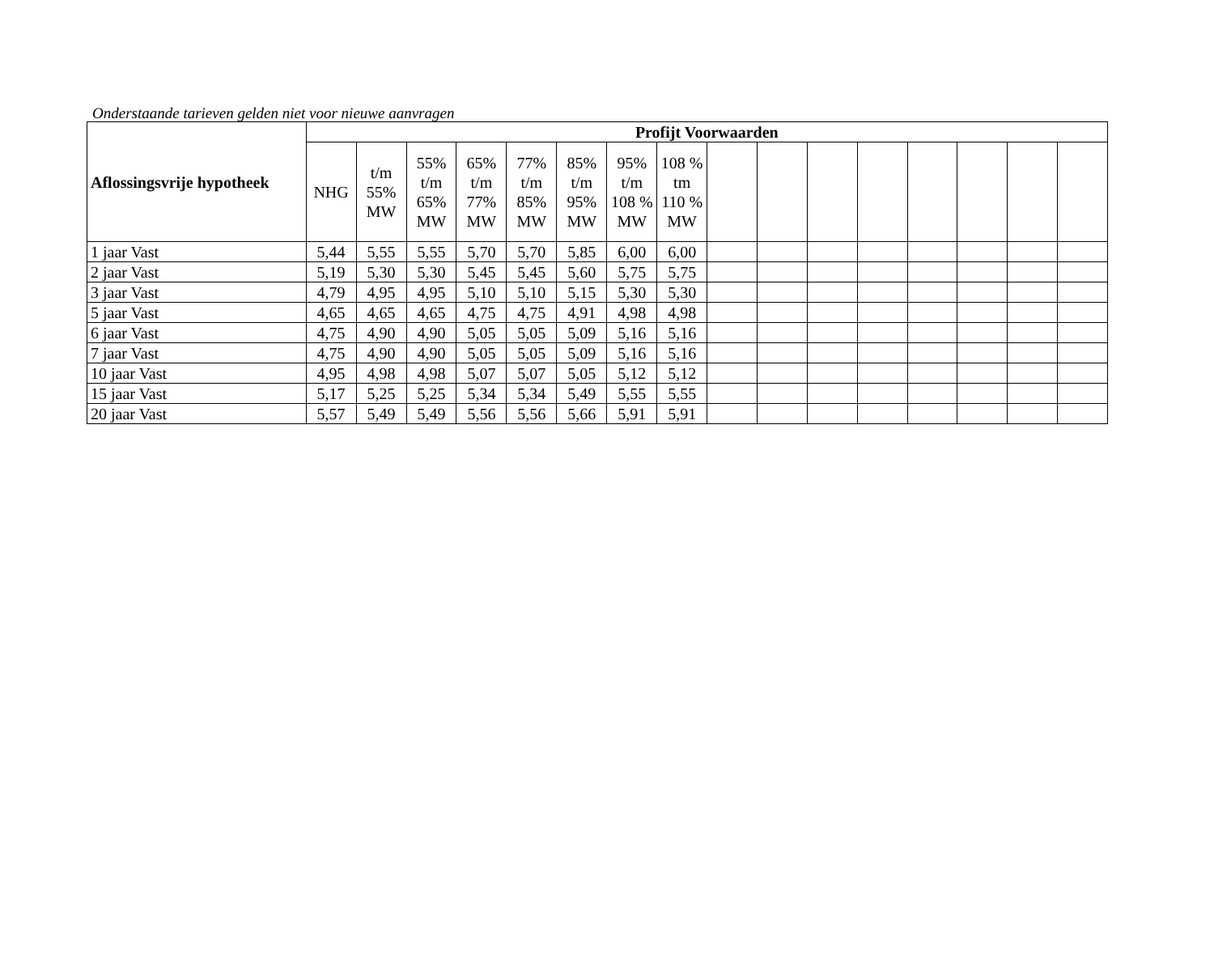Onderstaande tarieven gelden niet voor nieuwe aanvragen
| Aflossingsvrije hypotheek | Profijt Voorwaarden | | | | | | | | | | | | | | | |
| --- | --- | --- | --- | --- | --- | --- | --- | --- | --- | --- | --- | --- | --- | --- | --- | --- |
| | NHG | t/m 55% MW | 55% t/m 65% MW | 65% t/m 77% MW | 77% t/m 85% MW | 85% t/m 95% MW | 95% t/m 108 % MW | 108 % tm 110 % MW | | | | | | | | |
| 1 jaar Vast | 5,44 | 5,55 | 5,55 | 5,70 | 5,70 | 5,85 | 6,00 | 6,00 | | | | | | | | |
| 2 jaar Vast | 5,19 | 5,30 | 5,30 | 5,45 | 5,45 | 5,60 | 5,75 | 5,75 | | | | | | | | |
| 3 jaar Vast | 4,79 | 4,95 | 4,95 | 5,10 | 5,10 | 5,15 | 5,30 | 5,30 | | | | | | | | |
| 5 jaar Vast | 4,65 | 4,65 | 4,65 | 4,75 | 4,75 | 4,91 | 4,98 | 4,98 | | | | | | | | |
| 6 jaar Vast | 4,75 | 4,90 | 4,90 | 5,05 | 5,05 | 5,09 | 5,16 | 5,16 | | | | | | | | |
| 7 jaar Vast | 4,75 | 4,90 | 4,90 | 5,05 | 5,05 | 5,09 | 5,16 | 5,16 | | | | | | | | |
| 10 jaar Vast | 4,95 | 4,98 | 4,98 | 5,07 | 5,07 | 5,05 | 5,12 | 5,12 | | | | | | | | |
| 15 jaar Vast | 5,17 | 5,25 | 5,25 | 5,34 | 5,34 | 5,49 | 5,55 | 5,55 | | | | | | | | |
| 20 jaar Vast | 5,57 | 5,49 | 5,49 | 5,56 | 5,56 | 5,66 | 5,91 | 5,91 | | | | | | | | |